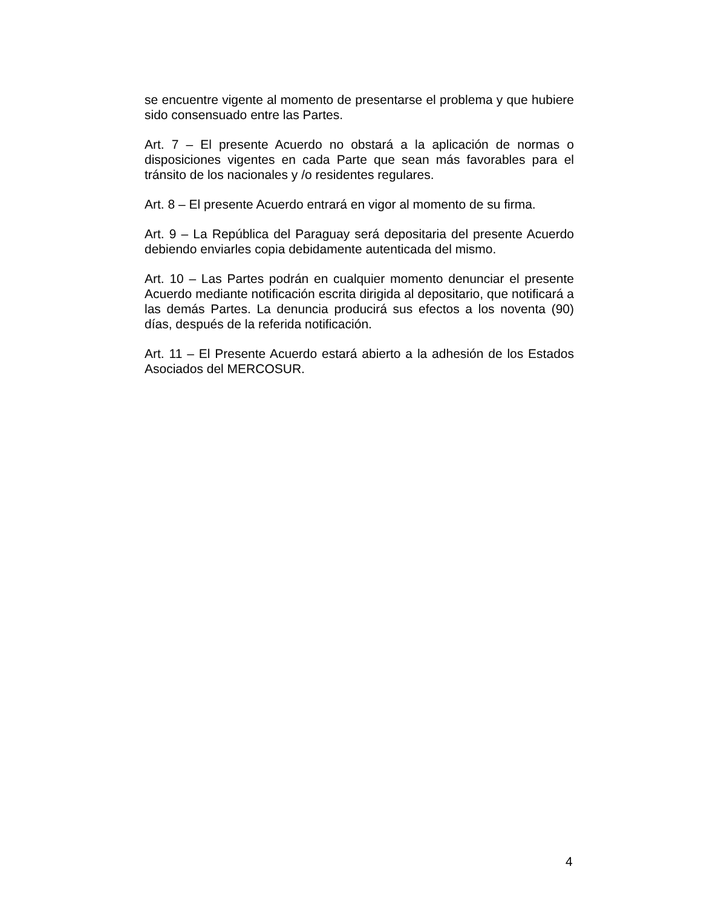se encuentre vigente al momento de presentarse el problema y que hubiere sido consensuado entre las Partes.
Art. 7 – El presente Acuerdo no obstará a la aplicación de normas o disposiciones vigentes en cada Parte que sean más favorables para el tránsito de los nacionales y /o residentes regulares.
Art. 8 – El presente Acuerdo entrará en vigor al momento de su firma.
Art. 9 – La República del Paraguay será depositaria del presente Acuerdo debiendo enviarles copia debidamente autenticada del mismo.
Art. 10 – Las Partes podrán en cualquier momento denunciar el presente Acuerdo mediante notificación escrita dirigida al depositario, que notificará a las demás Partes. La denuncia producirá sus efectos a los noventa (90) días, después de la referida notificación.
Art. 11 – El Presente Acuerdo estará abierto a la adhesión de los Estados Asociados del MERCOSUR.
4